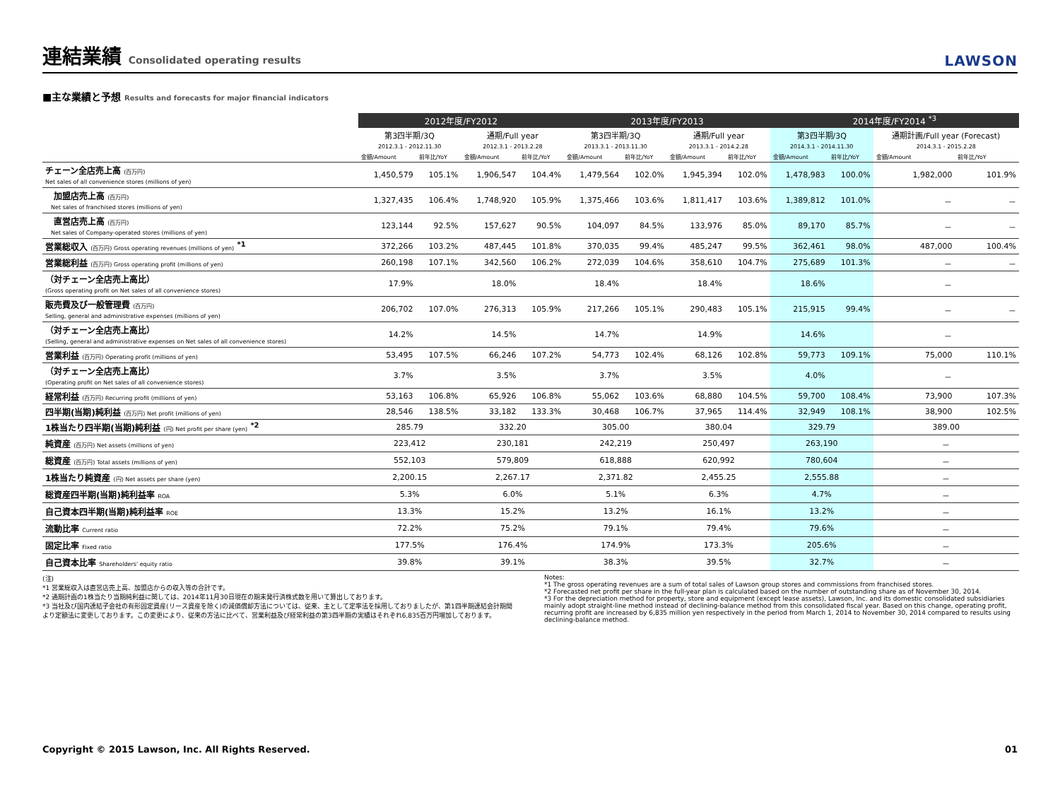連結業績 Consolidated operating results
LAWSON
■主な業績と予想 Results and forecasts for major financial indicators
| | 2012年度/FY2012 | | | | 2013年度/FY2013 | | | | 2014年度/FY2014 <sup>*3</sup> | | | |
| --- | --- | --- | --- | --- | --- | --- | --- | --- | --- | --- | --- | --- |
| | 第3四半期/3Q | | 通期/Full year | | 第3四半期/3Q | | 通期/Full year | | 第3四半期/3Q | | 通期計画/Full year (Forecast) | |
| | 2012.3.1 - 2012.11.30 | | 2012.3.1 - 2013.2.28 | | 2013.3.1 - 2013.11.30 | | 2013.3.1 - 2014.2.28 | | 2014.3.1 - 2014.11.30 | | 2014.3.1 - 2015.2.28 | |
| | 金額/Amount | 前年比/YoY | 金額/Amount | 前年比/YoY | 金額/Amount | 前年比/YoY | 金額/Amount | 前年比/YoY | 金額/Amount | 前年比/YoY | 金額/Amount | 前年比/YoY |
| チェーン全店売上高 (百万円) Net sales of all convenience stores (millions of yen) | 1,450,579 | 105.1% | 1,906,547 | 104.4% | 1,479,564 | 102.0% | 1,945,394 | 102.0% | 1,478,983 | 100.0% | 1,982,000 | 101.9% |
| 加盟店売上高 (百万円) Net sales of franchised stores (millions of yen) | 1,327,435 | 106.4% | 1,748,920 | 105.9% | 1,375,466 | 103.6% | 1,811,417 | 103.6% | 1,389,812 | 101.0% | － | － |
| 直営店売上高 (百万円) Net sales of Company-operated stores (millions of yen) | 123,144 | 92.5% | 157,627 | 90.5% | 104,097 | 84.5% | 133,976 | 85.0% | 89,170 | 85.7% | － | － |
| 営業総収入 (百万円) Gross operating revenues (millions of yen) <sup>*1</sup> | 372,266 | 103.2% | 487,445 | 101.8% | 370,035 | 99.4% | 485,247 | 99.5% | 362,461 | 98.0% | 487,000 | 100.4% |
| 営業総利益 (百万円) Gross operating profit (millions of yen) | 260,198 | 107.1% | 342,560 | 106.2% | 272,039 | 104.6% | 358,610 | 104.7% | 275,689 | 101.3% | － | － |
| （対チェーン全店売上高比） (Gross operating profit on Net sales of all convenience stores) | 17.9% | | 18.0% | | 18.4% | | 18.4% | | 18.6% | | － | |
| 販売費及び一般管理費 (百万円) Selling, general and administrative expenses (millions of yen) | 206,702 | 107.0% | 276,313 | 105.9% | 217,266 | 105.1% | 290,483 | 105.1% | 215,915 | 99.4% | － | － |
| （対チェーン全店売上高比） (Selling, general and administrative expenses on Net sales of all convenience stores) | 14.2% | | 14.5% | | 14.7% | | 14.9% | | 14.6% | | － | |
| 営業利益 (百万円) Operating profit (millions of yen) | 53,495 | 107.5% | 66,246 | 107.2% | 54,773 | 102.4% | 68,126 | 102.8% | 59,773 | 109.1% | 75,000 | 110.1% |
| （対チェーン全店売上高比） (Operating profit on Net sales of all convenience stores) | 3.7% | | 3.5% | | 3.7% | | 3.5% | | 4.0% | | － | |
| 経常利益 (百万円) Recurring profit (millions of yen) | 53,163 | 106.8% | 65,926 | 106.8% | 55,062 | 103.6% | 68,880 | 104.5% | 59,700 | 108.4% | 73,900 | 107.3% |
| 四半期(当期)純利益 (百万円) Net profit (millions of yen) | 28,546 | 138.5% | 33,182 | 133.3% | 30,468 | 106.7% | 37,965 | 114.4% | 32,949 | 108.1% | 38,900 | 102.5% |
| 1株当たり四半期(当期)純利益 (円) Net profit per share (yen) <sup>*2</sup> | 285.79 | | 332.20 | | 305.00 | | 380.04 | | 329.79 | | 389.00 | |
| 純資産 (百万円) Net assets (millions of yen) | 223,412 | | 230,181 | | 242,219 | | 250,497 | | 263,190 | | － | |
| 総資産 (百万円) Total assets (millions of yen) | 552,103 | | 579,809 | | 618,888 | | 620,992 | | 780,604 | | － | |
| 1株当たり純資産 (円) Net assets per share (yen) | 2,200.15 | | 2,267.17 | | 2,371.82 | | 2,455.25 | | 2,555.88 | | － | |
| 総資産四半期(当期)純利益率 ROA | 5.3% | | 6.0% | | 5.1% | | 6.3% | | 4.7% | | － | |
| 自己資本四半期(当期)純利益率 ROE | 13.3% | | 15.2% | | 13.2% | | 16.1% | | 13.2% | | － | |
| 流動比率 Current ratio | 72.2% | | 75.2% | | 79.1% | | 79.4% | | 79.6% | | － | |
| 固定比率 Fixed ratio | 177.5% | | 176.4% | | 174.9% | | 173.3% | | 205.6% | | － | |
| 自己資本比率 Shareholders' equity ratio | 39.8% | | 39.1% | | 38.3% | | 39.5% | | 32.7% | | － | |
(注)
*1 営業総収入は直営店売上高、加盟店からの収入等の合計です。
*2 通期計画の1株当たり当期純利益に関しては、2014年11月30日現在の期末発行済株式数を用いて算出しております。
*3 当社及び国内連結子会社の有形固定資産(リース資産を除く)の減価償却方法については、従来、主として定率法を採用しておりましたが、第1四半期連結会計期間より定額法に変更しております。この変更により、従来の方法に比べて、営業利益及び経常利益の第3四半期の実績はそれぞれ6,835百万円増加しております。
Notes:
*1 The gross operating revenues are a sum of total sales of Lawson group stores and commissions from franchised stores.
*2 Forecasted net profit per share in the full-year plan is calculated based on the number of outstanding share as of November 30, 2014.
*3 For the depreciation method for property, store and equipment (except lease assets), Lawson, Inc. and its domestic consolidated subsidiaries mainly adopt straight-line method instead of declining-balance method from this consolidated fiscal year. Based on this change, operating profit, recurring profit are increased by 6,835 million yen respectively in the period from March 1, 2014 to November 30, 2014 compared to results using declining-balance method.
Copyright © 2015 Lawson, Inc. All Rights Reserved. 01